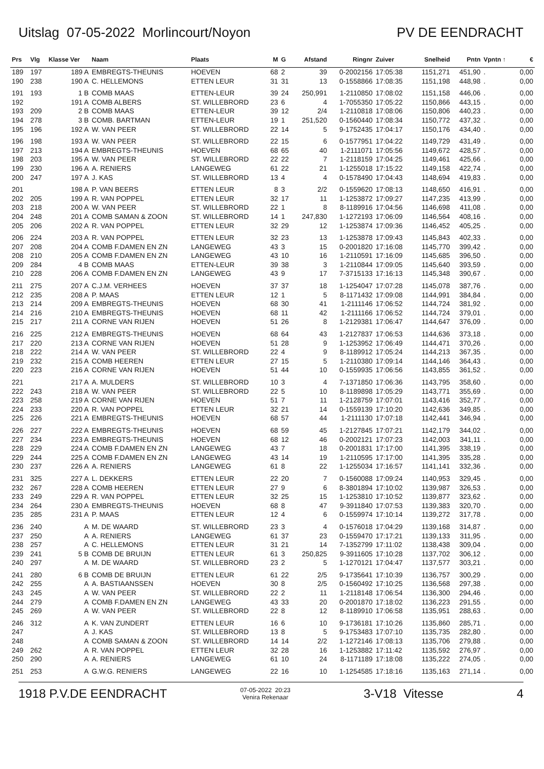Uitslag 07-05-2022 Morlincourt/Noyon PV DE EENDRACHT
| Prs | Vlg | Klasse Ver | Naam | Plaats | M | G | Afstand | Ringnr | Zuiver | Snelheid | Pntn | Vpntn ↑ | € |
| --- | --- | --- | --- | --- | --- | --- | --- | --- | --- | --- | --- | --- | --- |
| 189 | 197 | 189 A | EMBREGTS-THEUNIS | HOEVEN | 68 | 2 | 39 | 0-2002156 | 17:05:38 | 1151,271 | 451,90 | . | 0,00 |
| 190 | 238 | 190 A | C. HELLEMONS | ETTEN LEUR | 31 | 31 | 13 | 0-1558866 | 17:08:35 | 1151,198 | 448,98 | . | 0,00 |
| 191 | 193 | 1 B | COMB MAAS | ETTEN-LEUR | 39 | 24 | 250,991 | 1-2110850 | 17:08:02 | 1151,158 | 446,06 | . | 0,00 |
| 192 | | 191 A | COMB ALBERS | ST. WILLEBRORD | 23 | 6 | 4 | 1-7055350 | 17:05:22 | 1150,866 | 443,15 | . | 0,00 |
| 193 | 209 | 2 B | COMB MAAS | ETTEN-LEUR | 39 | 12 | 2/4 | 1-2110818 | 17:08:06 | 1150,806 | 440,23 | . | 0,00 |
| 194 | 278 | 3 B | COMB. BARTMAN | ETTEN-LEUR | 19 | 1 | 251,520 | 0-1560440 | 17:08:34 | 1150,772 | 437,32 | . | 0,00 |
| 195 | 196 | 192 A | W. VAN PEER | ST. WILLEBRORD | 22 | 14 | 5 | 9-1752435 | 17:04:17 | 1150,176 | 434,40 | . | 0,00 |
| 196 | 198 | 193 A | W. VAN PEER | ST. WILLEBRORD | 22 | 15 | 6 | 0-1577951 | 17:04:22 | 1149,729 | 431,49 | . | 0,00 |
| 197 | 213 | 194 A | EMBREGTS-THEUNIS | HOEVEN | 68 | 65 | 40 | 1-2111071 | 17:05:56 | 1149,672 | 428,57 | . | 0,00 |
| 198 | 203 | 195 A | W. VAN PEER | ST. WILLEBRORD | 22 | 22 | 7 | 1-2118159 | 17:04:25 | 1149,461 | 425,66 | . | 0,00 |
| 199 | 230 | 196 A | A. RENIERS | LANGEWEG | 61 | 22 | 21 | 1-1255018 | 17:15:22 | 1149,158 | 422,74 | . | 0,00 |
| 200 | 247 | 197 A | J. KAS | ST. WILLEBRORD | 13 | 4 | 4 | 0-1578490 | 17:04:43 | 1148,694 | 419,83 | . | 0,00 |
| 201 | | 198 A | P. VAN BEERS | ETTEN LEUR | 8 | 3 | 2/2 | 0-1559620 | 17:08:13 | 1148,650 | 416,91 | . | 0,00 |
| 202 | 205 | 199 A | R. VAN POPPEL | ETTEN LEUR | 32 | 17 | 11 | 1-1253872 | 17:09:27 | 1147,235 | 413,99 | . | 0,00 |
| 203 | 218 | 200 A | W. VAN PEER | ST. WILLEBRORD | 22 | 1 | 8 | 8-1189916 | 17:04:56 | 1146,698 | 411,08 | . | 0,00 |
| 204 | 248 | 201 A | COMB SAMAN & ZOON | ST. WILLEBRORD | 14 | 1 | 247,830 | 1-1272193 | 17:06:09 | 1146,564 | 408,16 | . | 0,00 |
| 205 | 206 | 202 A | R. VAN POPPEL | ETTEN LEUR | 32 | 29 | 12 | 1-1253874 | 17:09:36 | 1146,452 | 405,25 | . | 0,00 |
| 206 | 224 | 203 A | R. VAN POPPEL | ETTEN LEUR | 32 | 23 | 13 | 1-1253878 | 17:09:43 | 1145,843 | 402,33 | . | 0,00 |
| 207 | 208 | 204 A | COMB F.DAMEN EN ZN | LANGEWEG | 43 | 3 | 15 | 0-2001820 | 17:16:08 | 1145,770 | 399,42 | . | 0,00 |
| 208 | 210 | 205 A | COMB F.DAMEN EN ZN | LANGEWEG | 43 | 10 | 16 | 1-2110591 | 17:16:09 | 1145,685 | 396,50 | . | 0,00 |
| 209 | 284 | 4 B | COMB MAAS | ETTEN-LEUR | 39 | 38 | 3 | 1-2110844 | 17:09:05 | 1145,640 | 393,59 | . | 0,00 |
| 210 | 228 | 206 A | COMB F.DAMEN EN ZN | LANGEWEG | 43 | 9 | 17 | 7-3715133 | 17:16:13 | 1145,348 | 390,67 | . | 0,00 |
| 211 | 275 | 207 A | C.J.M. VERHEES | HOEVEN | 37 | 37 | 18 | 1-1254047 | 17:07:28 | 1145,078 | 387,76 | . | 0,00 |
| 212 | 235 | 208 A | P. MAAS | ETTEN LEUR | 12 | 1 | 5 | 8-1171432 | 17:09:08 | 1144,991 | 384,84 | . | 0,00 |
| 213 | 214 | 209 A | EMBREGTS-THEUNIS | HOEVEN | 68 | 30 | 41 | 1-2111146 | 17:06:52 | 1144,724 | 381,92 | . | 0,00 |
| 214 | 216 | 210 A | EMBREGTS-THEUNIS | HOEVEN | 68 | 11 | 42 | 1-2111166 | 17:06:52 | 1144,724 | 379,01 | . | 0,00 |
| 215 | 217 | 211 A | CORNE VAN RIJEN | HOEVEN | 51 | 26 | 8 | 1-2129381 | 17:06:47 | 1144,647 | 376,09 | . | 0,00 |
| 216 | 225 | 212 A | EMBREGTS-THEUNIS | HOEVEN | 68 | 64 | 43 | 1-2127837 | 17:06:53 | 1144,636 | 373,18 | . | 0,00 |
| 217 | 220 | 213 A | CORNE VAN RIJEN | HOEVEN | 51 | 28 | 9 | 1-1253952 | 17:06:49 | 1144,471 | 370,26 | . | 0,00 |
| 218 | 222 | 214 A | W. VAN PEER | ST. WILLEBRORD | 22 | 4 | 9 | 8-1189912 | 17:05:24 | 1144,213 | 367,35 | . | 0,00 |
| 219 | 232 | 215 A | COMB HEEREN | ETTEN LEUR | 27 | 15 | 5 | 1-2110380 | 17:09:14 | 1144,146 | 364,43 | . | 0,00 |
| 220 | 223 | 216 A | CORNE VAN RIJEN | HOEVEN | 51 | 44 | 10 | 0-1559935 | 17:06:56 | 1143,855 | 361,52 | . | 0,00 |
| 221 | | 217 A | A. MULDERS | ST. WILLEBRORD | 10 | 3 | 4 | 7-1371850 | 17:06:36 | 1143,795 | 358,60 | . | 0,00 |
| 222 | 243 | 218 A | W. VAN PEER | ST. WILLEBRORD | 22 | 5 | 10 | 8-1189898 | 17:05:29 | 1143,771 | 355,69 | . | 0,00 |
| 223 | 258 | 219 A | CORNE VAN RIJEN | HOEVEN | 51 | 7 | 11 | 1-2128759 | 17:07:01 | 1143,416 | 352,77 | . | 0,00 |
| 224 | 233 | 220 A | R. VAN POPPEL | ETTEN LEUR | 32 | 21 | 14 | 0-1559139 | 17:10:20 | 1142,636 | 349,85 | . | 0,00 |
| 225 | 226 | 221 A | EMBREGTS-THEUNIS | HOEVEN | 68 | 57 | 44 | 1-2111130 | 17:07:18 | 1142,441 | 346,94 | . | 0,00 |
| 226 | 227 | 222 A | EMBREGTS-THEUNIS | HOEVEN | 68 | 59 | 45 | 1-2127845 | 17:07:21 | 1142,179 | 344,02 | . | 0,00 |
| 227 | 234 | 223 A | EMBREGTS-THEUNIS | HOEVEN | 68 | 12 | 46 | 0-2002121 | 17:07:23 | 1142,003 | 341,11 | . | 0,00 |
| 228 | 229 | 224 A | COMB F.DAMEN EN ZN | LANGEWEG | 43 | 7 | 18 | 0-2001831 | 17:17:00 | 1141,395 | 338,19 | . | 0,00 |
| 229 | 244 | 225 A | COMB F.DAMEN EN ZN | LANGEWEG | 43 | 14 | 19 | 1-2110595 | 17:17:00 | 1141,395 | 335,28 | . | 0,00 |
| 230 | 237 | 226 A | A. RENIERS | LANGEWEG | 61 | 8 | 22 | 1-1255034 | 17:16:57 | 1141,141 | 332,36 | . | 0,00 |
| 231 | 325 | 227 A | L. DEKKERS | ETTEN LEUR | 22 | 20 | 7 | 0-1560088 | 17:09:24 | 1140,953 | 329,45 | . | 0,00 |
| 232 | 267 | 228 A | COMB HEEREN | ETTEN LEUR | 27 | 9 | 6 | 8-3801894 | 17:10:02 | 1139,987 | 326,53 | . | 0,00 |
| 233 | 249 | 229 A | R. VAN POPPEL | ETTEN LEUR | 32 | 25 | 15 | 1-1253810 | 17:10:52 | 1139,877 | 323,62 | . | 0,00 |
| 234 | 264 | 230 A | EMBREGTS-THEUNIS | HOEVEN | 68 | 8 | 47 | 9-3911840 | 17:07:53 | 1139,383 | 320,70 | . | 0,00 |
| 235 | 285 | 231 A | P. MAAS | ETTEN LEUR | 12 | 4 | 6 | 0-1559974 | 17:10:14 | 1139,272 | 317,78 | . | 0,00 |
| 236 | 240 | A | M. DE WAARD | ST. WILLEBRORD | 23 | 3 | 4 | 0-1576018 | 17:04:29 | 1139,168 | 314,87 | . | 0,00 |
| 237 | 250 | A | A. RENIERS | LANGEWEG | 61 | 37 | 23 | 0-1559470 | 17:17:21 | 1139,133 | 311,95 | . | 0,00 |
| 238 | 257 | A | C. HELLEMONS | ETTEN LEUR | 31 | 21 | 14 | 7-1352799 | 17:11:02 | 1138,438 | 309,04 | . | 0,00 |
| 239 | 241 | 5 B | COMB DE BRUIJN | ETTEN LEUR | 61 | 3 | 250,825 | 9-3911605 | 17:10:28 | 1137,702 | 306,12 | . | 0,00 |
| 240 | 297 | A | M. DE WAARD | ST. WILLEBRORD | 23 | 2 | 5 | 1-1270121 | 17:04:47 | 1137,577 | 303,21 | . | 0,00 |
| 241 | 280 | 6 B | COMB DE BRUIJN | ETTEN LEUR | 61 | 22 | 2/5 | 9-1735641 | 17:10:39 | 1136,757 | 300,29 | . | 0,00 |
| 242 | 255 | A | A. BASTIAANSSEN | HOEVEN | 30 | 8 | 2/5 | 0-1560492 | 17:10:25 | 1136,568 | 297,38 | . | 0,00 |
| 243 | 245 | A | W. VAN PEER | ST. WILLEBRORD | 22 | 2 | 11 | 1-2118148 | 17:06:54 | 1136,300 | 294,46 | . | 0,00 |
| 244 | 279 | A | COMB F.DAMEN EN ZN | LANGEWEG | 43 | 33 | 20 | 0-2001870 | 17:18:02 | 1136,223 | 291,55 | . | 0,00 |
| 245 | 269 | A | W. VAN PEER | ST. WILLEBRORD | 22 | 8 | 12 | 8-1189910 | 17:06:58 | 1135,951 | 288,63 | . | 0,00 |
| 246 | 312 | A | K. VAN ZUNDERT | ETTEN LEUR | 16 | 6 | 10 | 9-1736181 | 17:10:26 | 1135,860 | 285,71 | . | 0,00 |
| 247 | | A | J. KAS | ST. WILLEBRORD | 13 | 8 | 5 | 9-1753483 | 17:07:10 | 1135,735 | 282,80 | . | 0,00 |
| 248 | | A | COMB SAMAN & ZOON | ST. WILLEBRORD | 14 | 14 | 2/2 | 1-1272146 | 17:08:13 | 1135,706 | 279,88 | . | 0,00 |
| 249 | 262 | A | R. VAN POPPEL | ETTEN LEUR | 32 | 28 | 16 | 1-1253882 | 17:11:42 | 1135,592 | 276,97 | . | 0,00 |
| 250 | 290 | A | A. RENIERS | LANGEWEG | 61 | 10 | 24 | 8-1171189 | 17:18:08 | 1135,222 | 274,05 | . | 0,00 |
| 251 | 253 | A | G.W.G. RENIERS | LANGEWEG | 22 | 16 | 10 | 1-1254585 | 17:18:16 | 1135,163 | 271,14 | . | 0,00 |
1918 P.V.DE EENDRACHT 07-05-2022 20:23
Venira Rekenaar 3-V18 Vitesse 4